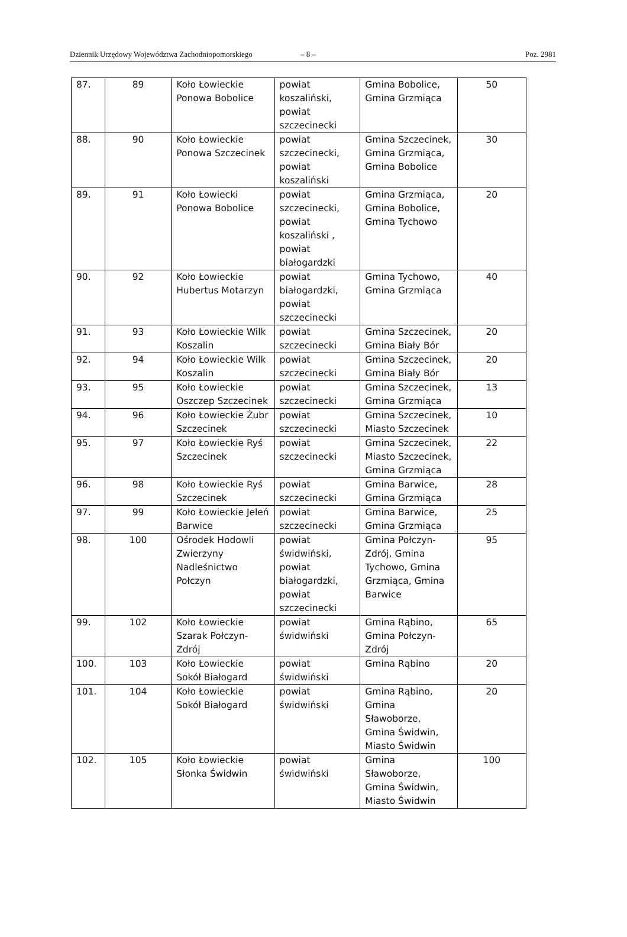Dziennik Urzędowy Województwa Zachodniopomorskiego – 8 – Poz. 2981
| 87. | 89 | Koło Łowieckie Ponowa Bobolice | powiat koszaliński, powiat szczecinecki | Gmina Bobolice, Gmina Grzmiąca | 50 |
| 88. | 90 | Koło Łowieckie Ponowa Szczecinek | powiat szczecinecki, powiat koszaliński | Gmina Szczecinek, Gmina Grzmiąca, Gmina Bobolice | 30 |
| 89. | 91 | Koło Łowiecki Ponowa Bobolice | powiat szczecinecki, powiat koszaliński , powiat białogardzki | Gmina Grzmiąca, Gmina Bobolice, Gmina Tychowo | 20 |
| 90. | 92 | Koło Łowieckie Hubertus Motarzyn | powiat białogardzki, powiat szczecinecki | Gmina Tychowo, Gmina Grzmiąca | 40 |
| 91. | 93 | Koło Łowieckie Wilk Koszalin | powiat szczecinecki | Gmina Szczecinek, Gmina Biały Bór | 20 |
| 92. | 94 | Koło Łowieckie Wilk Koszalin | powiat szczecinecki | Gmina Szczecinek, Gmina Biały Bór | 20 |
| 93. | 95 | Koło Łowieckie Oszczep Szczecinek | powiat szczecinecki | Gmina Szczecinek, Gmina Grzmiąca | 13 |
| 94. | 96 | Koło Łowieckie Żubr Szczecinek | powiat szczecinecki | Gmina Szczecinek, Miasto Szczecinek | 10 |
| 95. | 97 | Koło Łowieckie Ryś Szczecinek | powiat szczecinecki | Gmina Szczecinek, Miasto Szczecinek, Gmina Grzmiąca | 22 |
| 96. | 98 | Koło Łowieckie Ryś Szczecinek | powiat szczecinecki | Gmina Barwice, Gmina Grzmiąca | 28 |
| 97. | 99 | Koło Łowieckie Jeleń Barwice | powiat szczecinecki | Gmina Barwice, Gmina Grzmiąca | 25 |
| 98. | 100 | Ośrodek Hodowli Zwierzyny Nadleśnictwo Połczyn | powiat świdwiński, powiat białogardzki, powiat szczecinecki | Gmina Połczyn-Zdrój, Gmina Tychowo, Gmina Grzmiąca, Gmina Barwice | 95 |
| 99. | 102 | Koło Łowieckie Szarak Połczyn-Zdrój | powiat świdwiński | Gmina Rąbino, Gmina Połczyn-Zdrój | 65 |
| 100. | 103 | Koło Łowieckie Sokół Białogard | powiat świdwiński | Gmina Rąbino | 20 |
| 101. | 104 | Koło Łowieckie Sokół Białogard | powiat świdwiński | Gmina Rąbino, Gmina Sławoborze, Gmina Świdwin, Miasto Świdwin | 20 |
| 102. | 105 | Koło Łowieckie Słonka Świdwin | powiat świdwiński | Gmina Sławoborze, Gmina Świdwin, Miasto Świdwin | 100 |